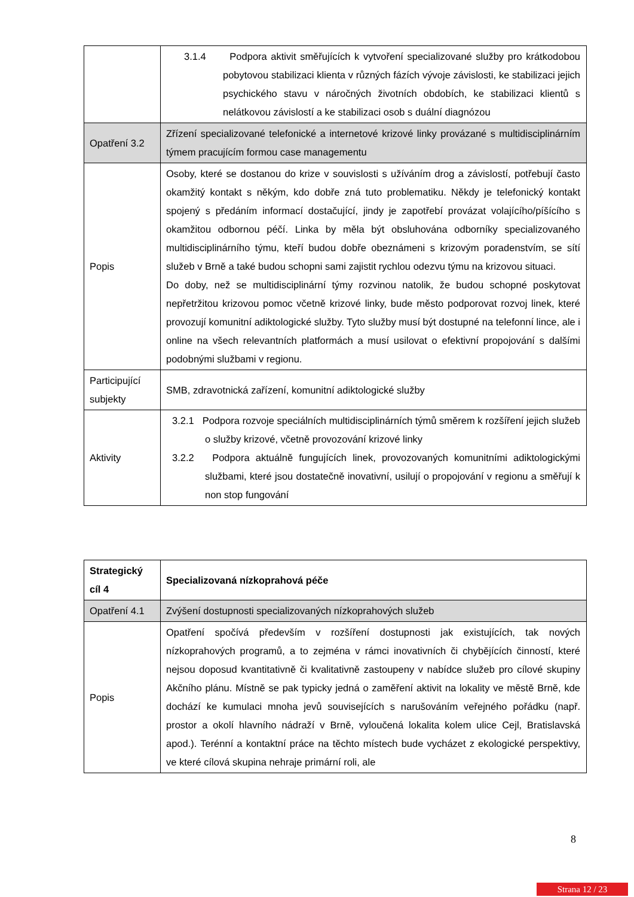| | 3.1.4 Podpora aktivit směřujících k vytvoření specializované služby pro krátkodobou pobytovou stabilizaci klienta v různých fázích vývoje závislosti, ke stabilizaci jejich psychického stavu v náročných životních obdobích, ke stabilizaci klientů s nelátkovou závislostí a ke stabilizaci osob s duální diagnózou |
| Opatření 3.2 | Zřízení specializované telefonické a internetové krizové linky provázané s multidisciplinárním týmem pracujícím formou case managementu |
| Popis | Osoby, které se dostanou do krize v souvislosti s užíváním drog a závislostí, potřebují často okamžitý kontakt s někým, kdo dobře zná tuto problematiku. Někdy je telefonický kontakt spojený s předáním informací dostačující, jindy je zapotřebí provázat volajícího/píšícího s okamžitou odbornou péčí. Linka by měla být obsluhována odborníky specializovaného multidisciplinárního týmu, kteří budou dobře obeznámeni s krizovým poradenstvím, se sítí služeb v Brně a také budou schopni sami zajistit rychlou odezvu týmu na krizovou situaci. Do doby, než se multidisciplinární týmy rozvinou natolik, že budou schopné poskytovat nepřetržitou krizovou pomoc včetně krizové linky, bude město podporovat rozvoj linek, které provozují komunitní adiktologické služby. Tyto služby musí být dostupné na telefonní lince, ale i online na všech relevantních platformách a musí usilovat o efektivní propojování s dalšími podobnými službami v regionu. |
| Participující subjekty | SMB, zdravotnická zařízení, komunitní adiktologické služby |
| Aktivity | 3.2.1 Podpora rozvoje speciálních multidisciplinárních týmů směrem k rozšíření jejich služeb o služby krizové, včetně provozování krizové linky 3.2.2 Podpora aktuálně fungujících linek, provozovaných komunitními adiktologickými službami, které jsou dostatečně inovativní, usilují o propojování v regionu a směřují k non stop fungování |
| Strategický cíl 4 | Specializovaná nízkoprahová péče |
| Opatření 4.1 | Zvýšení dostupnosti specializovaných nízkoprahových služeb |
| Popis | Opatření spočívá především v rozšíření dostupnosti jak existujících, tak nových nízkoprahových programů, a to zejména v rámci inovativních či chybějících činností, které nejsou doposud kvantitativně či kvalitativně zastoupeny v nabídce služeb pro cílové skupiny Akčního plánu. Místně se pak typicky jedná o zaměření aktivit na lokality ve městě Brně, kde dochází ke kumulaci mnoha jevů souvisejících s narušováním veřejného pořádku (např. prostor a okolí hlavního nádraží v Brně, vyloučená lokalita kolem ulice Cejl, Bratislavská apod.). Terénní a kontaktní práce na těchto místech bude vycházet z ekologické perspektivy, ve které cílová skupina nehraje primární roli, ale |
8
Strana 12 / 23